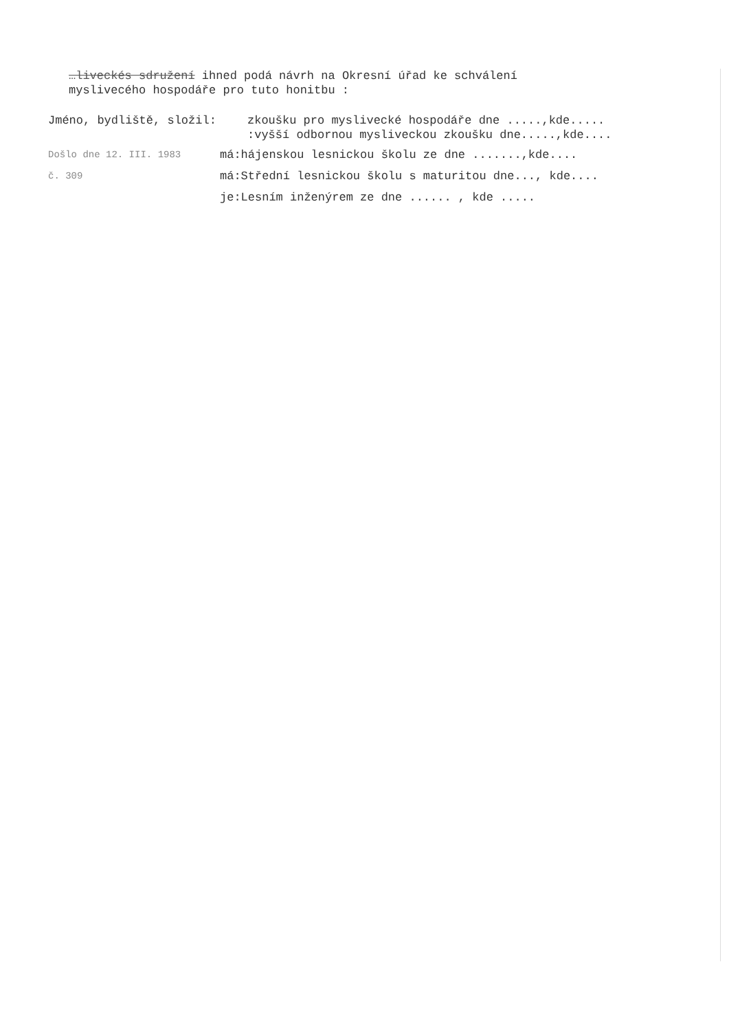…liveckés sdružení ihned podá návrh na Okresní úřad ke schválení
myslivecého hospodáře pro tuto honitbu :
Jméno, bydliště, složil: zkoušku pro myslivecké hospodáře dne .....,kde.....
:vyšší odbornou mysliveckou zkoušku dne.....,kde....
Došlo dne 12. III. 1983 má:hájenskou lesnickou školu ze dne .......,kde....
č. 309 má:Střední lesnickou školu s maturitou dne..., kde....
je:Lesním inženýrem ze dne ...... , kde .....